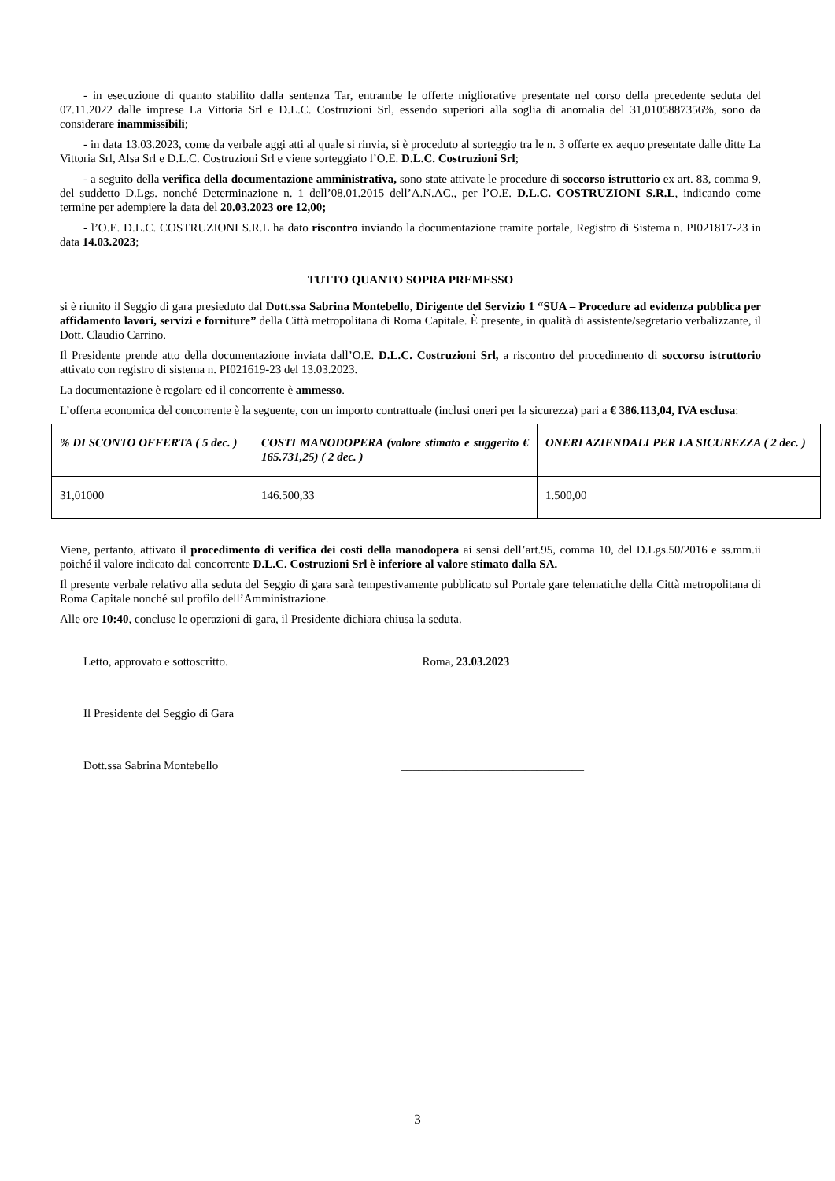- in esecuzione di quanto stabilito dalla sentenza Tar, entrambe le offerte migliorative presentate nel corso della precedente seduta del 07.11.2022 dalle imprese La Vittoria Srl e D.L.C. Costruzioni Srl, essendo superiori alla soglia di anomalia del 31,0105887356%, sono da considerare inammissibili;
- in data 13.03.2023, come da verbale aggi atti al quale si rinvia, si è proceduto al sorteggio tra le n. 3 offerte ex aequo presentate dalle ditte La Vittoria Srl, Alsa Srl e D.L.C. Costruzioni Srl e viene sorteggiato l’O.E. D.L.C. Costruzioni Srl;
- a seguito della verifica della documentazione amministrativa, sono state attivate le procedure di soccorso istruttorio ex art. 83, comma 9, del suddetto D.Lgs. nonché Determinazione n. 1 dell’08.01.2015 dell’A.N.AC., per l’O.E. D.L.C. COSTRUZIONI S.R.L, indicando come termine per adempiere la data del 20.03.2023 ore 12,00;
- l’O.E. D.L.C. COSTRUZIONI S.R.L ha dato riscontro inviando la documentazione tramite portale, Registro di Sistema n. PI021817-23 in data 14.03.2023;
TUTTO QUANTO SOPRA PREMESSO
si è riunito il Seggio di gara presieduto dal Dott.ssa Sabrina Montebello, Dirigente del Servizio 1 “SUA – Procedure ad evidenza pubblica per affidamento lavori, servizi e forniture” della Città metropolitana di Roma Capitale. È presente, in qualità di assistente/segretario verbalizzante, il Dott. Claudio Carrino.
Il Presidente prende atto della documentazione inviata dall’O.E. D.L.C. Costruzioni Srl, a riscontro del procedimento di soccorso istruttorio attivato con registro di sistema n. PI021619-23 del 13.03.2023.
La documentazione è regolare ed il concorrente è ammesso.
L’offerta economica del concorrente è la seguente, con un importo contrattuale (inclusi oneri per la sicurezza) pari a € 386.113,04, IVA esclusa:
| % DI SCONTO OFFERTA ( 5 dec. ) | COSTI MANODOPERA (valore stimato e suggerito € 165.731,25) ( 2 dec. ) | ONERI AZIENDALI PER LA SICUREZZA ( 2 dec. ) |
| --- | --- | --- |
| 31,01000 | 146.500,33 | 1.500,00 |
Viene, pertanto, attivato il procedimento di verifica dei costi della manodopera ai sensi dell’art.95, comma 10, del D.Lgs.50/2016 e ss.mm.ii poiché il valore indicato dal concorrente D.L.C. Costruzioni Srl è inferiore al valore stimato dalla SA.
Il presente verbale relativo alla seduta del Seggio di gara sarà tempestivamente pubblicato sul Portale gare telematiche della Città metropolitana di Roma Capitale nonché sul profilo dell’Amministrazione.
Alle ore 10:40, concluse le operazioni di gara, il Presidente dichiara chiusa la seduta.
Letto, approvato e sottoscritto. Roma, 23.03.2023
Il Presidente del Seggio di Gara
Dott.ssa Sabrina Montebello _______________________________
3